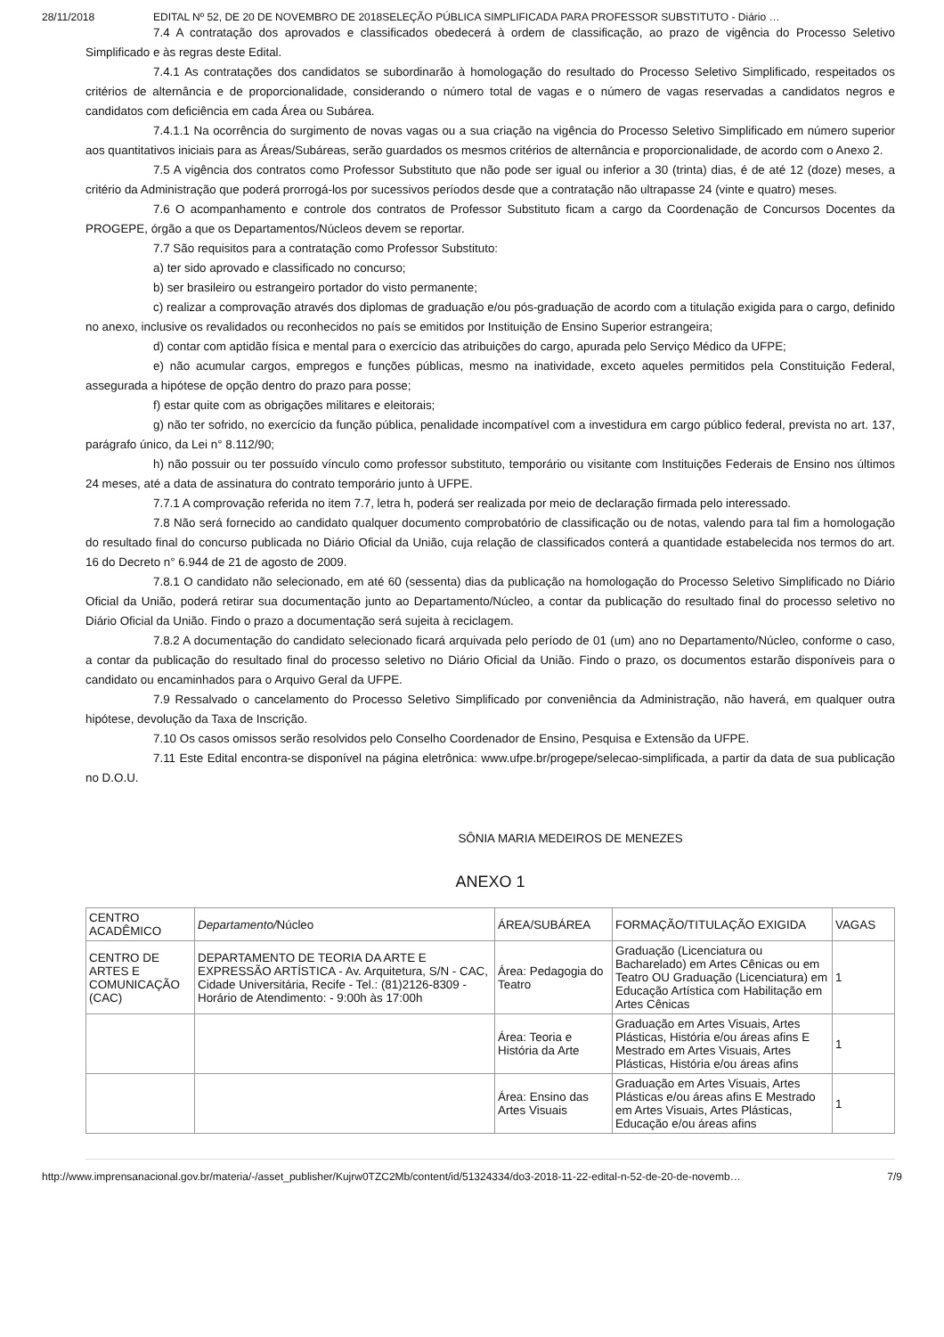28/11/2018 EDITAL Nº 52, DE 20 DE NOVEMBRO DE 2018SELEÇÃO PÚBLICA SIMPLIFICADA PARA PROFESSOR SUBSTITUTO - Diário …
7.4 A contratação dos aprovados e classificados obedecerá à ordem de classificação, ao prazo de vigência do Processo Seletivo Simplificado e às regras deste Edital.
7.4.1 As contratações dos candidatos se subordinarão à homologação do resultado do Processo Seletivo Simplificado, respeitados os critérios de alternância e de proporcionalidade, considerando o número total de vagas e o número de vagas reservadas a candidatos negros e candidatos com deficiência em cada Área ou Subárea.
7.4.1.1 Na ocorrência do surgimento de novas vagas ou a sua criação na vigência do Processo Seletivo Simplificado em número superior aos quantitativos iniciais para as Áreas/Subáreas, serão guardados os mesmos critérios de alternância e proporcionalidade, de acordo com o Anexo 2.
7.5 A vigência dos contratos como Professor Substituto que não pode ser igual ou inferior a 30 (trinta) dias, é de até 12 (doze) meses, a critério da Administração que poderá prorrogá-los por sucessivos períodos desde que a contratação não ultrapasse 24 (vinte e quatro) meses.
7.6 O acompanhamento e controle dos contratos de Professor Substituto ficam a cargo da Coordenação de Concursos Docentes da PROGEPE, órgão a que os Departamentos/Núcleos devem se reportar.
7.7 São requisitos para a contratação como Professor Substituto:
a) ter sido aprovado e classificado no concurso;
b) ser brasileiro ou estrangeiro portador do visto permanente;
c) realizar a comprovação através dos diplomas de graduação e/ou pós-graduação de acordo com a titulação exigida para o cargo, definido no anexo, inclusive os revalidados ou reconhecidos no país se emitidos por Instituição de Ensino Superior estrangeira;
d) contar com aptidão física e mental para o exercício das atribuições do cargo, apurada pelo Serviço Médico da UFPE;
e) não acumular cargos, empregos e funções públicas, mesmo na inatividade, exceto aqueles permitidos pela Constituição Federal, assegurada a hipótese de opção dentro do prazo para posse;
f) estar quite com as obrigações militares e eleitorais;
g) não ter sofrido, no exercício da função pública, penalidade incompatível com a investidura em cargo público federal, prevista no art. 137, parágrafo único, da Lei n° 8.112/90;
h) não possuir ou ter possuído vínculo como professor substituto, temporário ou visitante com Instituições Federais de Ensino nos últimos 24 meses, até a data de assinatura do contrato temporário junto à UFPE.
7.7.1 A comprovação referida no item 7.7, letra h, poderá ser realizada por meio de declaração firmada pelo interessado.
7.8 Não será fornecido ao candidato qualquer documento comprobatório de classificação ou de notas, valendo para tal fim a homologação do resultado final do concurso publicada no Diário Oficial da União, cuja relação de classificados conterá a quantidade estabelecida nos termos do art. 16 do Decreto n° 6.944 de 21 de agosto de 2009.
7.8.1 O candidato não selecionado, em até 60 (sessenta) dias da publicação na homologação do Processo Seletivo Simplificado no Diário Oficial da União, poderá retirar sua documentação junto ao Departamento/Núcleo, a contar da publicação do resultado final do processo seletivo no Diário Oficial da União. Findo o prazo a documentação será sujeita à reciclagem.
7.8.2 A documentação do candidato selecionado ficará arquivada pelo período de 01 (um) ano no Departamento/Núcleo, conforme o caso, a contar da publicação do resultado final do processo seletivo no Diário Oficial da União. Findo o prazo, os documentos estarão disponíveis para o candidato ou encaminhados para o Arquivo Geral da UFPE.
7.9 Ressalvado o cancelamento do Processo Seletivo Simplificado por conveniência da Administração, não haverá, em qualquer outra hipótese, devolução da Taxa de Inscrição.
7.10 Os casos omissos serão resolvidos pelo Conselho Coordenador de Ensino, Pesquisa e Extensão da UFPE.
7.11 Este Edital encontra-se disponível na página eletrônica: www.ufpe.br/progepe/selecao-simplificada, a partir da data de sua publicação no D.O.U.
SÔNIA MARIA MEDEIROS DE MENEZES
ANEXO 1
| CENTRO ACADÊMICO | Departamento/ Núcleo | ÁREA/SUBÁREA | FORMAÇÃO/TITULAÇÃO EXIGIDA | VAGAS |
| --- | --- | --- | --- | --- |
| CENTRO DE ARTES E COMUNICAÇÃO (CAC) | DEPARTAMENTO DE TEORIA DA ARTE E EXPRESSÃO ARTÍSTICA - Av. Arquitetura, S/N - CAC, Cidade Universitária, Recife - Tel.: (81)2126-8309 - Horário de Atendimento: - 9:00h às 17:00h | Área: Pedagogia do Teatro | Graduação (Licenciatura ou Bacharelado) em Artes Cênicas ou em Teatro OU Graduação (Licenciatura) em Educação Artística com Habilitação em Artes Cênicas | 1 |
| | | Área: Teoria e História da Arte | Graduação em Artes Visuais, Artes Plásticas, História e/ou áreas afins E Mestrado em Artes Visuais, Artes Plásticas, História e/ou áreas afins | 1 |
| | | Área: Ensino das Artes Visuais | Graduação em Artes Visuais, Artes Plásticas e/ou áreas afins E Mestrado em Artes Visuais, Artes Plásticas, Educação e/ou áreas afins | 1 |
http://www.imprensanacional.gov.br/materia/-/asset_publisher/Kujrw0TZC2Mb/content/id/51324334/do3-2018-11-22-edital-n-52-de-20-de-novemb… 7/9